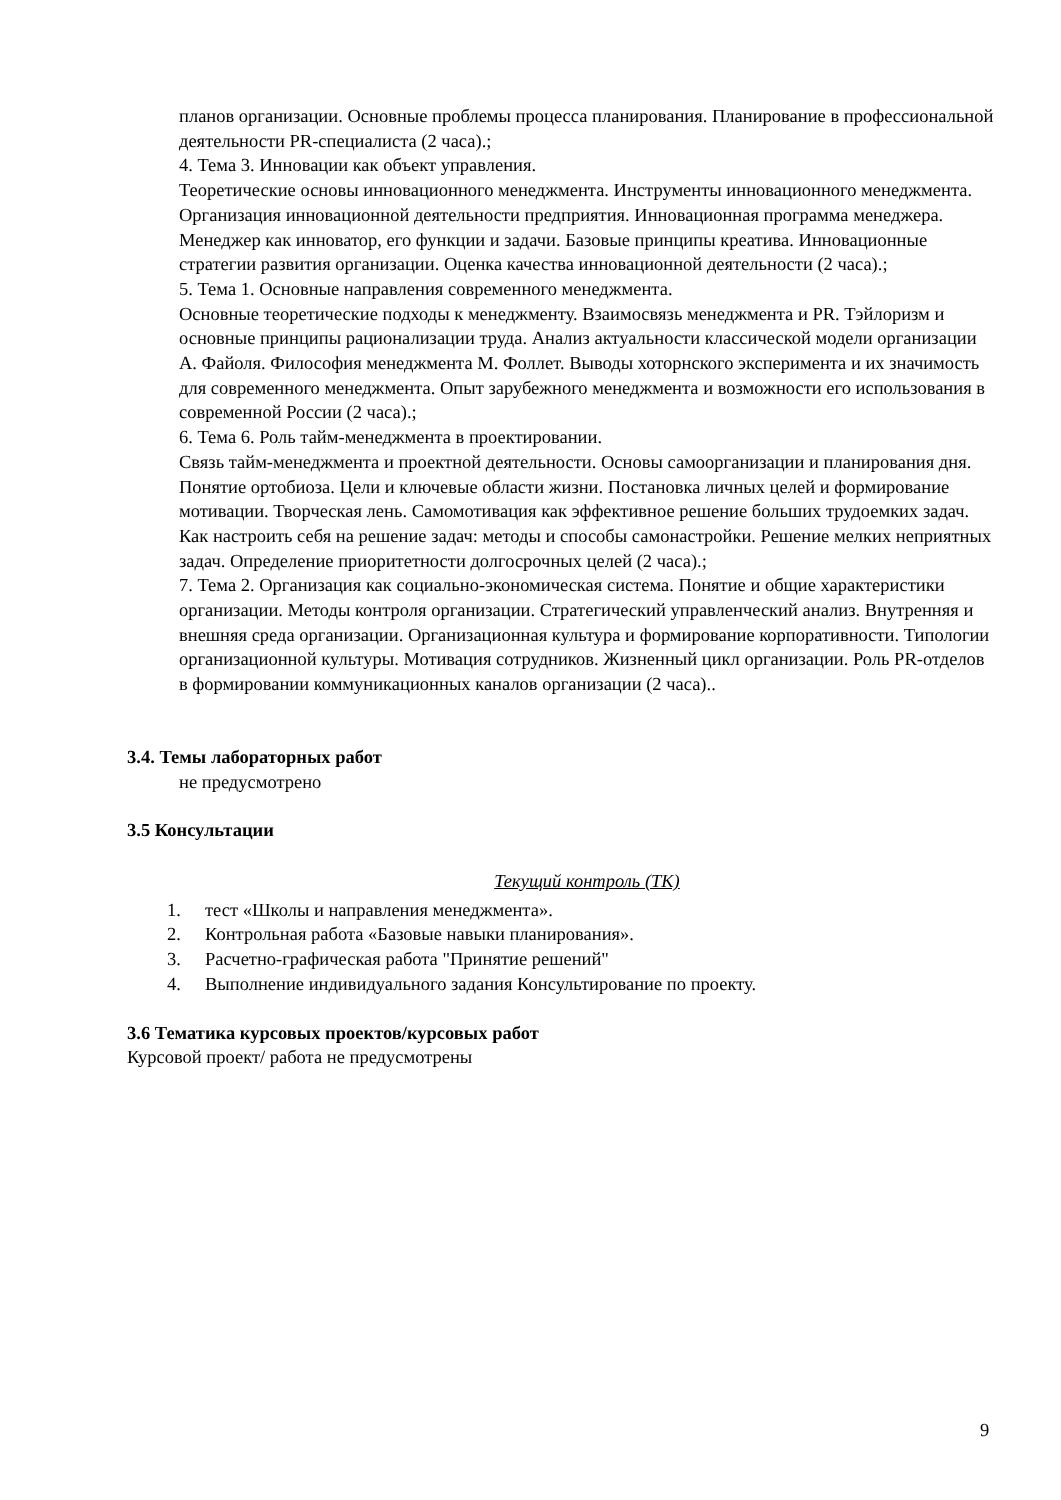планов организации. Основные проблемы процесса планирования. Планирование в профессиональной деятельности PR-специалиста (2 часа).;
4. Тема 3. Инновации как объект управления.
Теоретические основы инновационного менеджмента. Инструменты инновационного менеджмента. Организация инновационной деятельности предприятия. Инновационная программа менеджера. Менеджер как инноватор, его функции и задачи. Базовые принципы креатива. Инновационные стратегии развития организации. Оценка качества инновационной деятельности (2 часа).;
5. Тема 1. Основные направления современного менеджмента.
Основные теоретические подходы к менеджменту. Взаимосвязь менеджмента и PR. Тэйлоризм и основные принципы рационализации труда. Анализ актуальности классической модели организации А. Файоля. Философия менеджмента М. Фоллет. Выводы хоторнского эксперимента и их значимость для современного менеджмента. Опыт зарубежного менеджмента и возможности его использования в современной России (2 часа).;
6. Тема 6. Роль тайм-менеджмента в проектировании.
Связь тайм-менеджмента и проектной деятельности. Основы самоорганизации и планирования дня. Понятие ортобиоза. Цели и ключевые области жизни. Постановка личных целей и формирование мотивации. Творческая лень. Самомотивация как эффективное решение больших трудоемких задач. Как настроить себя на решение задач: методы и способы самонастройки. Решение мелких неприятных задач. Определение приоритетности долгосрочных целей (2 часа).;
7. Тема 2. Организация как социально-экономическая система. Понятие и общие характеристики организации. Методы контроля организации. Стратегический управленческий анализ. Внутренняя и внешняя среда организации. Организационная культура и формирование корпоративности. Типологии организационной культуры. Мотивация сотрудников. Жизненный цикл организации. Роль PR-отделов в формировании коммуникационных каналов организации (2 часа)..
3.4. Темы лабораторных работ
не предусмотрено
3.5 Консультации
Текущий контроль (ТК)
1. тест «Школы и направления менеджмента».
2. Контрольная работа «Базовые навыки планирования».
3. Расчетно-графическая работа "Принятие решений"
4. Выполнение индивидуального задания Консультирование по проекту.
3.6 Тематика курсовых проектов/курсовых работ
Курсовой проект/ работа не предусмотрены
9